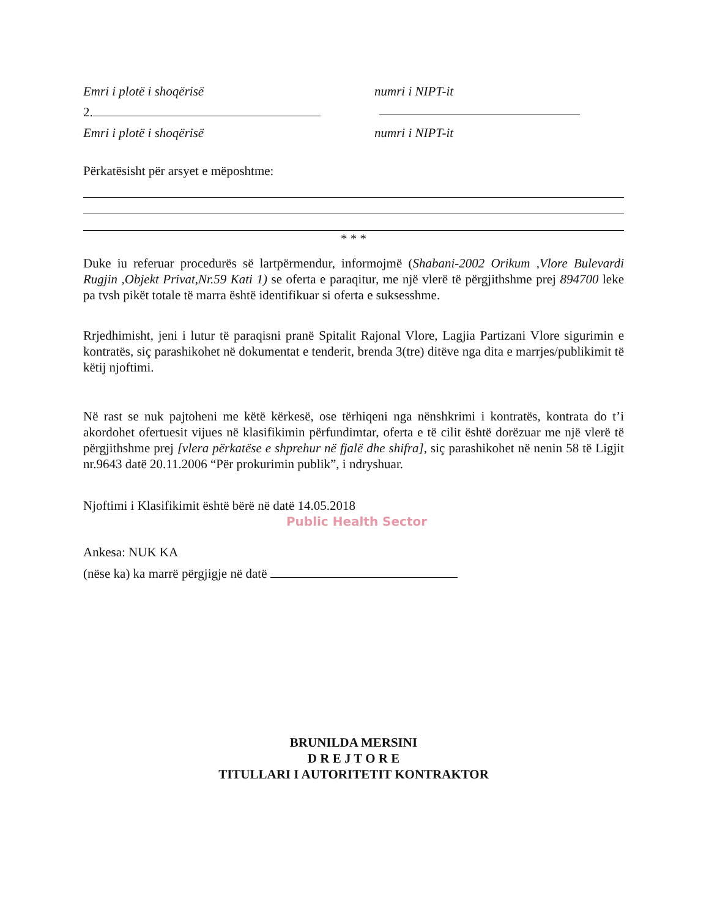Emri i plotë i shoqërisë numri i NIPT-it
2.
Emri i plotë i shoqërisë numri i NIPT-it
Përkatësisht për arsyet e mëposhtme:
* * *
Duke iu referuar procedurës së lartpërmendur, informojmë (Shabani-2002 Orikum ,Vlore Bulevardi Rugjin ,Objekt Privat,Nr.59 Kati 1) se oferta e paraqitur, me një vlerë të përgjithshme prej 894700 leke pa tvsh pikët totale të marra është identifikuar si oferta e suksesshme.
Rrjedhimisht, jeni i lutur të paraqisni pranë Spitalit Rajonal Vlore, Lagjia Partizani Vlore sigurimin e kontratës, siç parashikohet në dokumentat e tenderit, brenda 3(tre) ditëve nga dita e marrjes/publikimit të këtij njoftimi.
Në rast se nuk pajtoheni me këtë kërkesë, ose tërhiqeni nga nënshkrimi i kontratës, kontrata do t’i akordohet ofertuesit vijues në klasifikimin përfundimtar, oferta e të cilit është dorëzuar me një vlerë të përgjithshme prej [vlera përkatëse e shprehur në fjalë dhe shifra], siç parashikohet në nenin 58 të Ligjit nr.9643 datë 20.11.2006 “Për prokurimin publik”, i ndryshuar.
Njoftimi i Klasifikimit është bërë në datë 14.05.2018
Public Health Sector
Ankesa: NUK KA
(nëse ka) ka marrë përgjigje në datë
BRUNILDA MERSINI
D R E J T O R E
TITULLARI I AUTORITETIT KONTRAKTOR